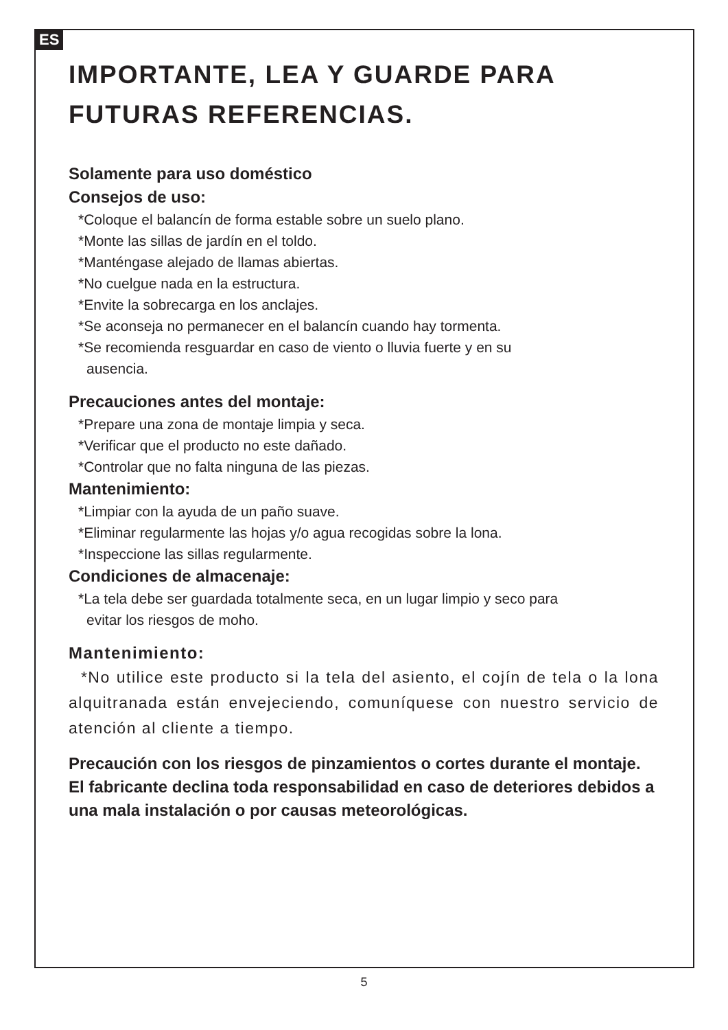ES
IMPORTANTE, LEA Y GUARDE PARA
FUTURAS REFERENCIAS.
Solamente para uso doméstico
Consejos de uso:
*Coloque el balancín de forma estable sobre un suelo plano.
*Monte las sillas de jardín en el toldo.
*Manténgase alejado de llamas abiertas.
*No cuelgue nada en la estructura.
*Envite la sobrecarga en los anclajes.
*Se aconseja no permanecer en el balancín cuando hay tormenta.
*Se recomienda resguardar en caso de viento o lluvia fuerte y en su
ausencia.
Precauciones antes del montaje:
*Prepare una zona de montaje limpia y seca.
*Verificar que el producto no este dañado.
*Controlar que no falta ninguna de las piezas.
Mantenimiento:
*Limpiar con la ayuda de un paño suave.
*Eliminar regularmente las hojas y/o agua recogidas sobre la lona.
*Inspeccione las sillas regularmente.
Condiciones de almacenaje:
*La tela debe ser guardada totalmente seca, en un lugar limpio y seco para
evitar los riesgos de moho.
Mantenimiento:
*No utilice este producto si la tela del asiento, el cojín de tela o la lona alquitranada están envejeciendo, comuníquese con nuestro servicio de atención al cliente a tiempo.
Precaución con los riesgos de pinzamientos o cortes durante el montaje. El fabricante declina toda responsabilidad en caso de deteriores debidos a una mala instalación o por causas meteorológicas.
5